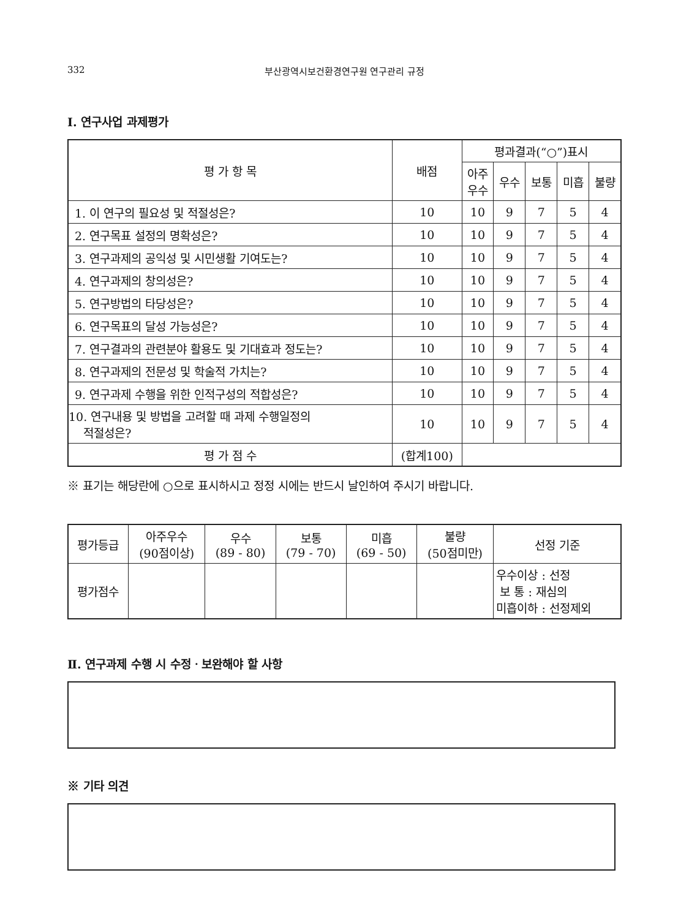332 부산광역시보건환경연구원 연구관리 규정
Ⅰ. 연구사업 과제평가
| 평 가 항 목 | 배점 | 평과결과(“○”)표시 | | | | |
| --- | --- | --- | --- | --- | --- | --- |
| | | 아주 우수 | 우수 | 보통 | 미흡 | 불량 |
| 1. 이 연구의 필요성 및 적절성은? | 10 | 10 | 9 | 7 | 5 | 4 |
| 2. 연구목표 설정의 명확성은? | 10 | 10 | 9 | 7 | 5 | 4 |
| 3. 연구과제의 공익성 및 시민생활 기여도는? | 10 | 10 | 9 | 7 | 5 | 4 |
| 4. 연구과제의 창의성은? | 10 | 10 | 9 | 7 | 5 | 4 |
| 5. 연구방법의 타당성은? | 10 | 10 | 9 | 7 | 5 | 4 |
| 6. 연구목표의 달성 가능성은? | 10 | 10 | 9 | 7 | 5 | 4 |
| 7. 연구결과의 관련분야 활용도 및 기대효과 정도는? | 10 | 10 | 9 | 7 | 5 | 4 |
| 8. 연구과제의 전문성 및 학술적 가치는? | 10 | 10 | 9 | 7 | 5 | 4 |
| 9. 연구과제 수행을 위한 인적구성의 적합성은? | 10 | 10 | 9 | 7 | 5 | 4 |
| 10. 연구내용 및 방법을 고려할 때 과제 수행일정의 적절성은? | 10 | 10 | 9 | 7 | 5 | 4 |
| 평 가 점 수 | (합계100) | | | | | |
※ 표기는 해당란에 ○으로 표시하시고 정정 시에는 반드시 날인하여 주시기 바랍니다.
| 평가등급 | 아주우수 (90점이상) | 우수 (89 - 80) | 보통 (79 - 70) | 미흡 (69 - 50) | 불량 (50점미만) | 선정 기준 |
| 평가점수 | | | | | | 우수이상 : 선정 보 통 : 재심의 미흡이하 : 선정제외 |
Ⅱ. 연구과제 수행 시 수정ㆍ보완해야 할 사항
※ 기타 의견